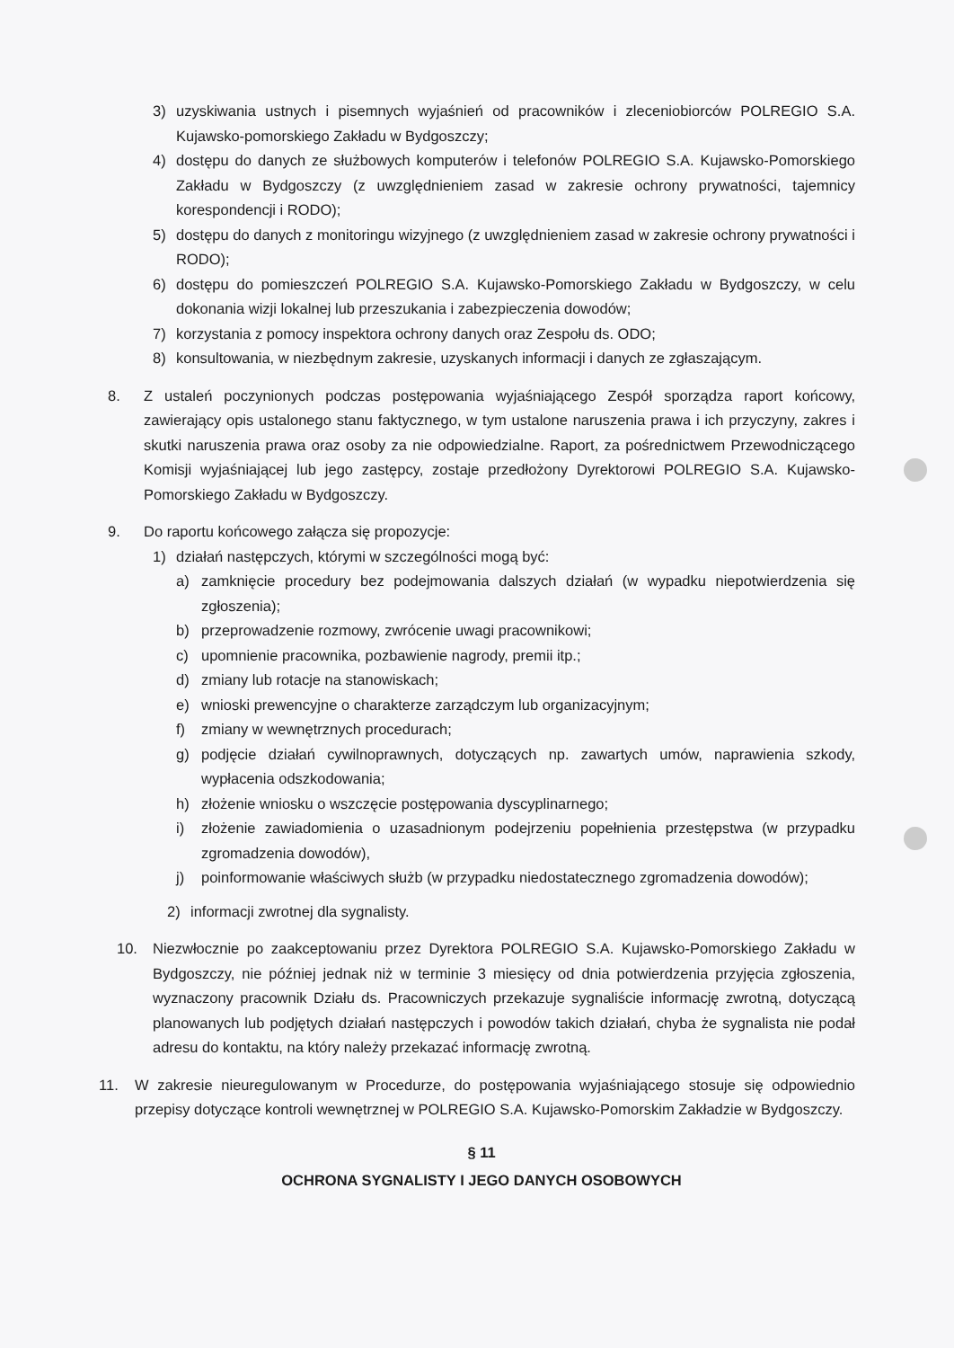3) uzyskiwania ustnych i pisemnych wyjaśnień od pracowników i zleceniobiorców POLREGIO S.A. Kujawsko-pomorskiego Zakładu w Bydgoszczy;
4) dostępu do danych ze służbowych komputerów i telefonów POLREGIO S.A. Kujawsko-Pomorskiego Zakładu w Bydgoszczy (z uwzględnieniem zasad w zakresie ochrony prywatności, tajemnicy korespondencji i RODO);
5) dostępu do danych z monitoringu wizyjnego (z uwzględnieniem zasad w zakresie ochrony prywatności i RODO);
6) dostępu do pomieszczeń POLREGIO S.A. Kujawsko-Pomorskiego Zakładu w Bydgoszczy, w celu dokonania wizji lokalnej lub przeszukania i zabezpieczenia dowodów;
7) korzystania z pomocy inspektora ochrony danych oraz Zespołu ds. ODO;
8) konsultowania, w niezbędnym zakresie, uzyskanych informacji i danych ze zgłaszającym.
8. Z ustaleń poczynionych podczas postępowania wyjaśniającego Zespół sporządza raport końcowy, zawierający opis ustalonego stanu faktycznego, w tym ustalone naruszenia prawa i ich przyczyny, zakres i skutki naruszenia prawa oraz osoby za nie odpowiedzialne. Raport, za pośrednictwem Przewodniczącego Komisji wyjaśniającej lub jego zastępcy, zostaje przedłożony Dyrektorowi POLREGIO S.A. Kujawsko-Pomorskiego Zakładu w Bydgoszczy.
9. Do raportu końcowego załącza się propozycje:
1) działań następczych, którymi w szczególności mogą być:
a) zamknięcie procedury bez podejmowania dalszych działań (w wypadku niepotwierdzenia się zgłoszenia);
b) przeprowadzenie rozmowy, zwrócenie uwagi pracownikowi;
c) upomnienie pracownika, pozbawienie nagrody, premii itp.;
d) zmiany lub rotacje na stanowiskach;
e) wnioski prewencyjne o charakterze zarządczym lub organizacyjnym;
f) zmiany w wewnętrznych procedurach;
g) podjęcie działań cywilnoprawnych, dotyczących np. zawartych umów, naprawienia szkody, wypłacenia odszkodowania;
h) złożenie wniosku o wszczęcie postępowania dyscyplinarnego;
i) złożenie zawiadomienia o uzasadnionym podejrzeniu popełnienia przestępstwa (w przypadku zgromadzenia dowodów),
j) poinformowanie właściwych służb (w przypadku niedostatecznego zgromadzenia dowodów);
2) informacji zwrotnej dla sygnalisty.
10. Niezwłocznie po zaakceptowaniu przez Dyrektora POLREGIO S.A. Kujawsko-Pomorskiego Zakładu w Bydgoszczy, nie później jednak niż w terminie 3 miesięcy od dnia potwierdzenia przyjęcia zgłoszenia, wyznaczony pracownik Działu ds. Pracowniczych przekazuje sygnaliście informację zwrotną, dotyczącą planowanych lub podjętych działań następczych i powodów takich działań, chyba że sygnalista nie podał adresu do kontaktu, na który należy przekazać informację zwrotną.
11. W zakresie nieuregulowanym w Procedurze, do postępowania wyjaśniającego stosuje się odpowiednio przepisy dotyczące kontroli wewnętrznej w POLREGIO S.A. Kujawsko-Pomorskim Zakładzie w Bydgoszczy.
§ 11
OCHRONA SYGNALISTY I JEGO DANYCH OSOBOWYCH